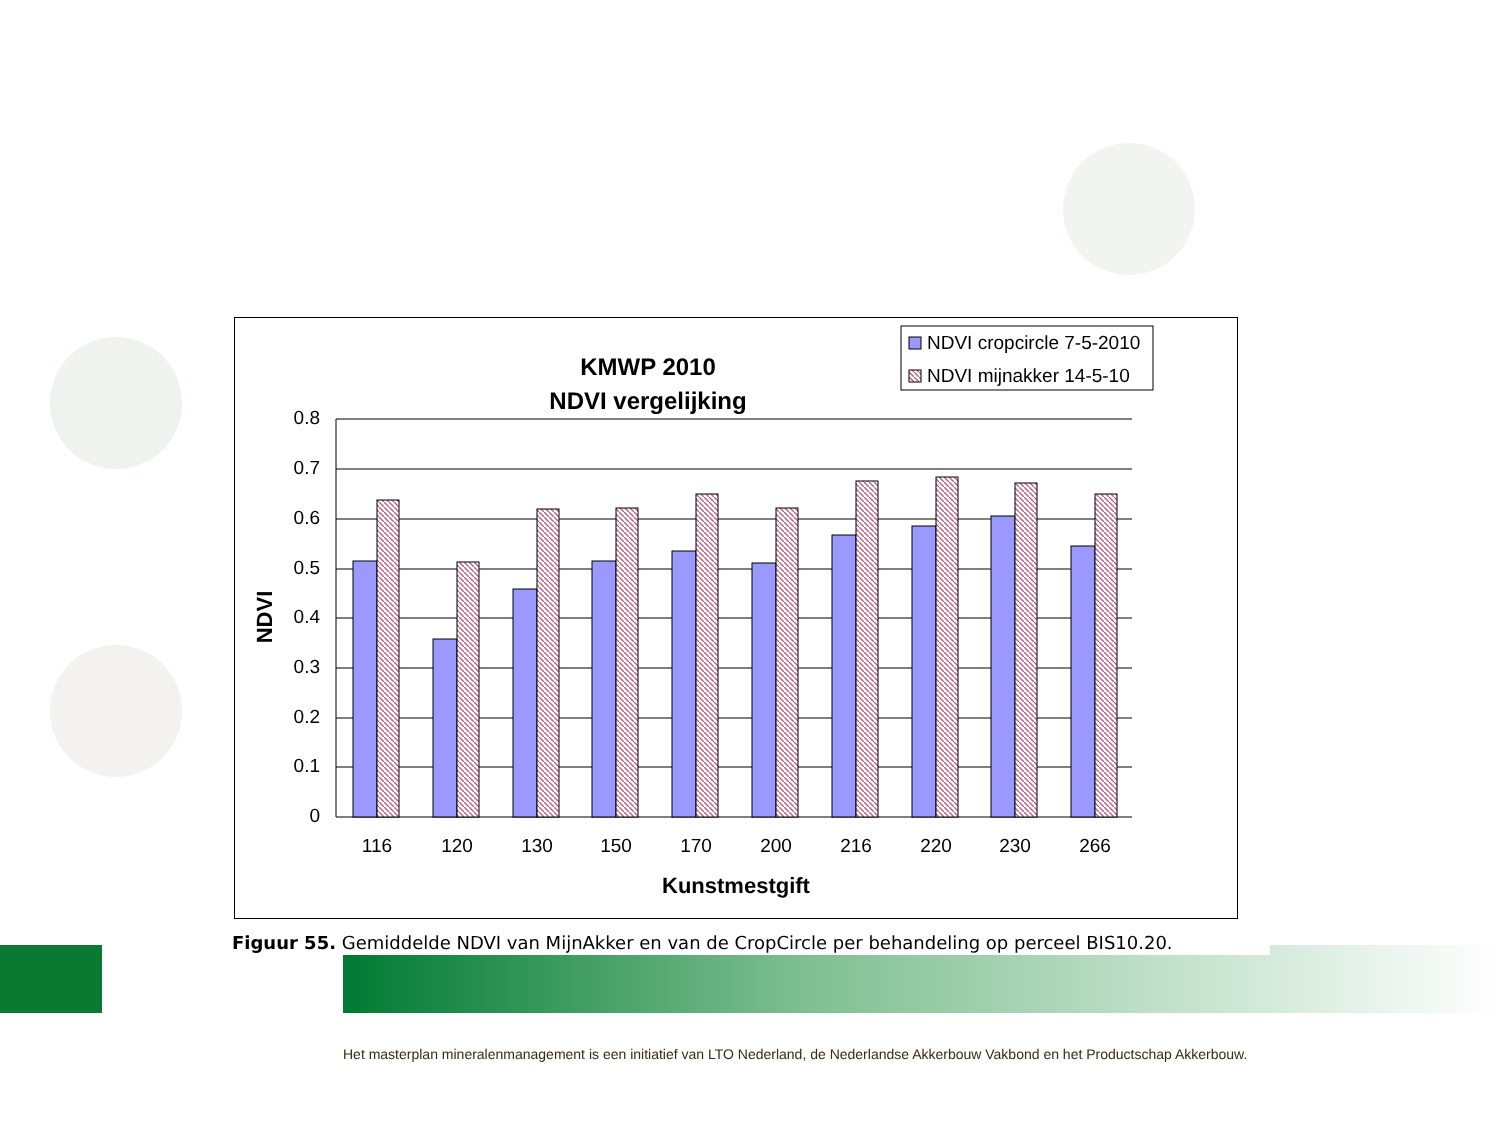KMWP 2010
NDVI vergelijking
NDVI cropcircle 7-5-2010
NDVI mijnakker 14-5-10
0.8
0.7
0.6
0.5
0.4
0.3
0.2
0.1
0
116
120
130
150
170
200
216
220
230
266
Kunstmestgift
NDVI
Figuur 55. Gemiddelde NDVI van MijnAkker en van de CropCircle per behandeling op perceel BIS10.20.
Het masterplan mineralenmanagement is een initiatief van LTO Nederland, de Nederlandse Akkerbouw Vakbond en het Productschap Akkerbouw.